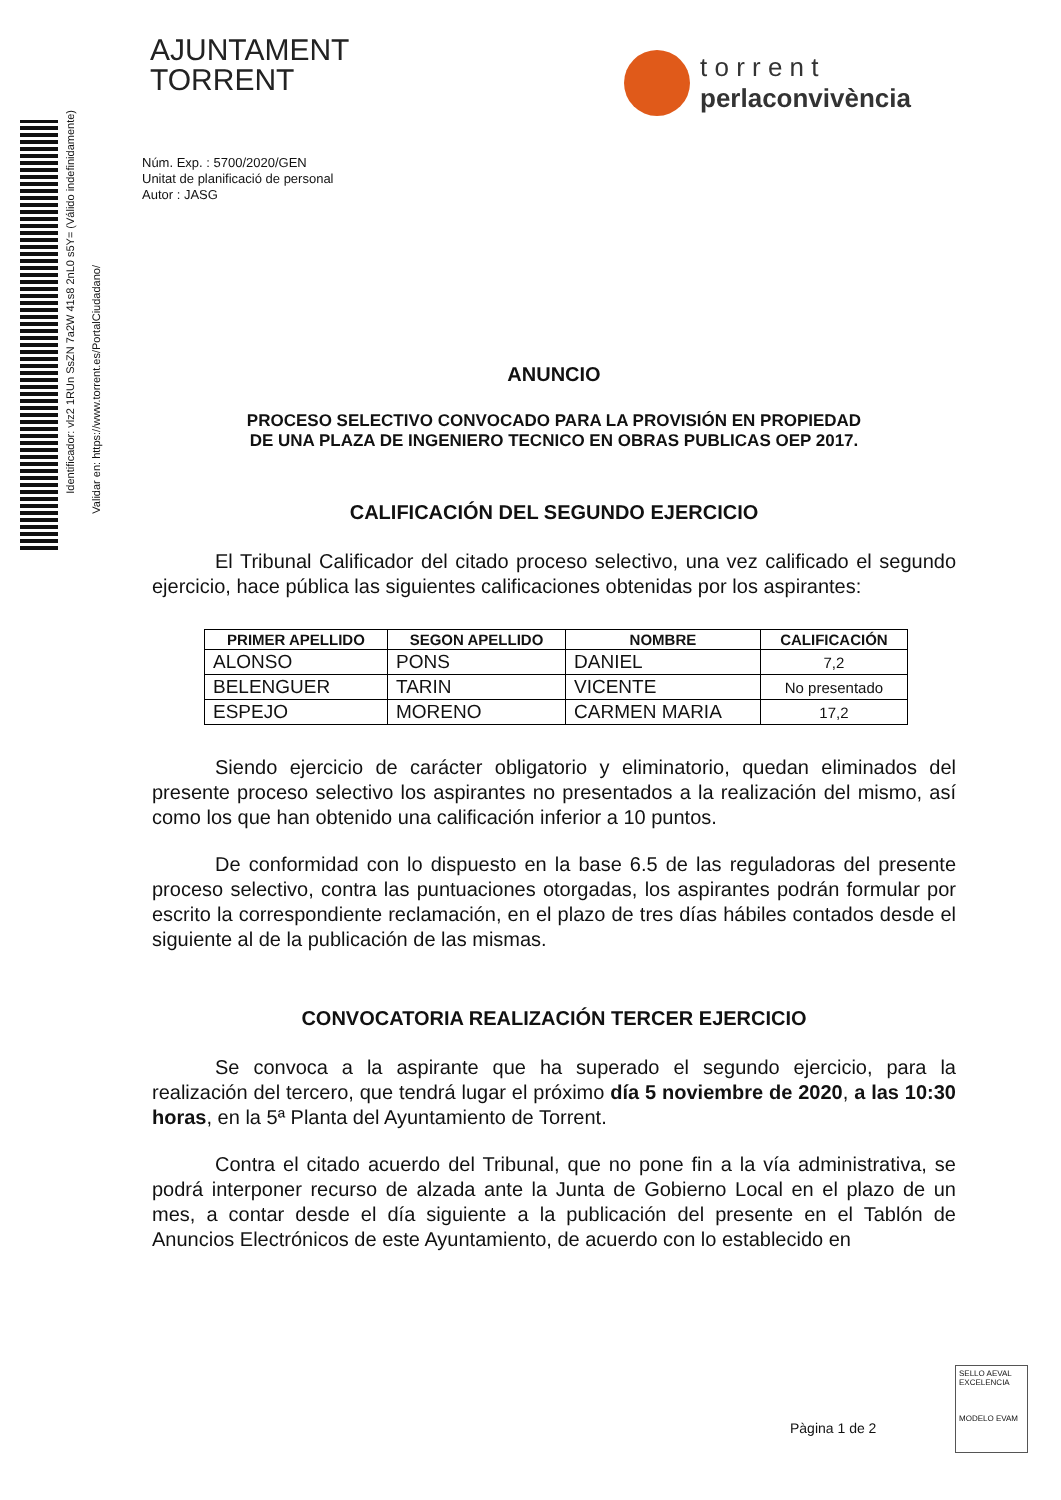Identificador: vlz2 1RUn SsZN 7a2W 41s8 2nL0 s5Y= (Válido indefinidamente)
Validar en: https://www.torrent.es/PortalCiudadano/
AJUNTAMENT
TORRENT
t o r r e n t
perlaconvivència
Núm. Exp. : 5700/2020/GEN
Unitat de planificació de personal
Autor : JASG
ANUNCIO
PROCESO SELECTIVO CONVOCADO PARA LA PROVISIÓN EN PROPIEDAD
DE UNA PLAZA DE INGENIERO TECNICO EN OBRAS PUBLICAS OEP 2017.
CALIFICACIÓN DEL SEGUNDO EJERCICIO
El Tribunal Calificador del citado proceso selectivo, una vez calificado el segundo ejercicio, hace pública las siguientes calificaciones obtenidas por los aspirantes:
| PRIMER APELLIDO | SEGON APELLIDO | NOMBRE | CALIFICACIÓN |
| --- | --- | --- | --- |
| ALONSO | PONS | DANIEL | 7,2 |
| BELENGUER | TARIN | VICENTE | No presentado |
| ESPEJO | MORENO | CARMEN MARIA | 17,2 |
Siendo ejercicio de carácter obligatorio y eliminatorio, quedan eliminados del presente proceso selectivo los aspirantes no presentados a la realización del mismo, así como los que han obtenido una calificación inferior a 10 puntos.
De conformidad con lo dispuesto en la base 6.5 de las reguladoras del presente proceso selectivo, contra las puntuaciones otorgadas, los aspirantes podrán formular por escrito la correspondiente reclamación, en el plazo de tres días hábiles contados desde el siguiente al de la publicación de las mismas.
CONVOCATORIA REALIZACIÓN TERCER EJERCICIO
Se convoca a la aspirante que ha superado el segundo ejercicio, para la realización del tercero, que tendrá lugar el próximo día 5 noviembre de 2020, a las 10:30 horas, en la 5ª Planta del Ayuntamiento de Torrent.
Contra el citado acuerdo del Tribunal, que no pone fin a la vía administrativa, se podrá interponer recurso de alzada ante la Junta de Gobierno Local en el plazo de un mes, a contar desde el día siguiente a la publicación del presente en el Tablón de Anuncios Electrónicos de este Ayuntamiento, de acuerdo con lo establecido en
Pàgina 1 de 2
SELLO AEVAL EXCELENCIA
MODELO EVAM